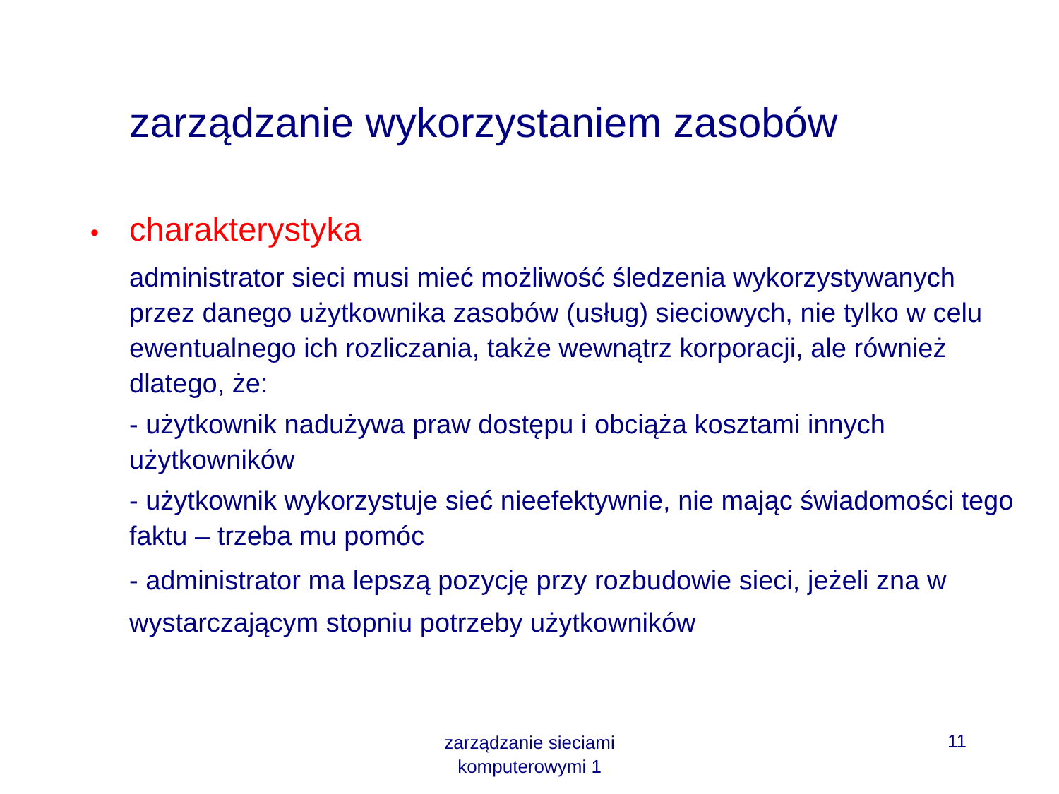zarządzanie wykorzystaniem zasobów
• charakterystyka
administrator sieci musi mieć możliwość śledzenia wykorzystywanych przez danego użytkownika zasobów (usług) sieciowych, nie tylko w celu ewentualnego ich rozliczania, także wewnątrz korporacji, ale również dlatego, że:
- użytkownik nadużywa praw dostępu i obciąża kosztami innych użytkowników
- użytkownik wykorzystuje sieć nieefektywnie, nie mając świadomości tego faktu – trzeba mu pomóc
- administrator ma lepszą pozycję przy rozbudowie sieci, jeżeli zna w wystarczającym stopniu potrzeby użytkowników
zarządzanie sieciami komputerowymi 1
11